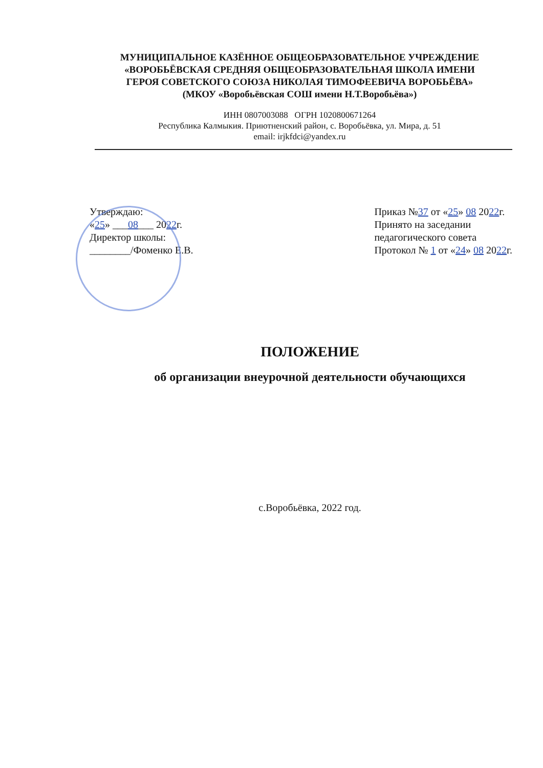МУНИЦИПАЛЬНОЕ КАЗЁННОЕ ОБЩЕОБРАЗОВАТЕЛЬНОЕ УЧРЕЖДЕНИЕ
«ВОРОБЬЁВСКАЯ СРЕДНЯЯ ОБЩЕОБРАЗОВАТЕЛЬНАЯ ШКОЛА ИМЕНИ
ГЕРОЯ СОВЕТСКОГО СОЮЗА НИКОЛАЯ ТИМОФЕЕВИЧА ВОРОБЬЁВА»
(МКОУ «Воробьёвская СОШ имени Н.Т.Воробьёва»)
ИНН 0807003088 ОГРН 1020800671264
Республика Калмыкия. Приютненский район, с. Воробьёвка, ул. Мира, д. 51
email: irjkfdci@yandex.ru
Утверждаю:
«25» ___08___ 2022г.
Директор школы:
________/Фоменко Е.В.
Приказ №37 от «25» 08 2022г.
Принято на заседании
педагогического совета
Протокол № 1 от «24» 08 2022г.
ПОЛОЖЕНИЕ
об организации внеурочной деятельности обучающихся
с.Воробьёвка, 2022 год.